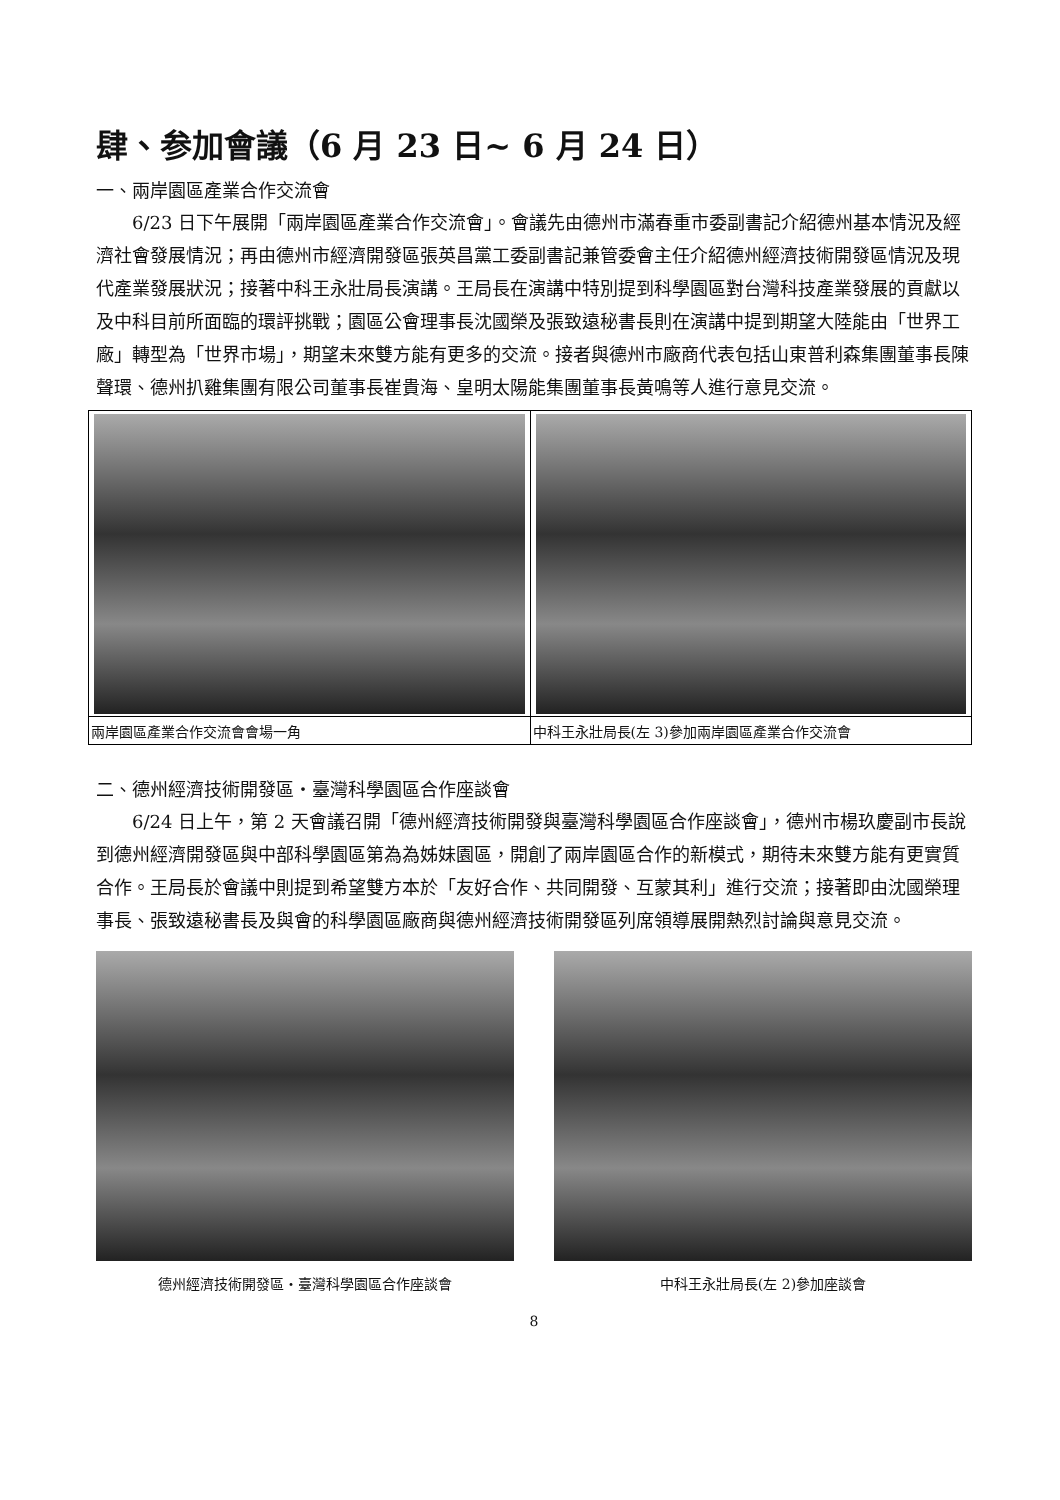肆、参加會議（6 月 23 日~ 6 月 24 日）
一、兩岸園區產業合作交流會
6/23 日下午展開「兩岸園區產業合作交流會」。會議先由德州市滿春重市委副書記介紹德州基本情況及經濟社會發展情況；再由德州市經濟開發區張英昌黨工委副書記兼管委會主任介紹德州經濟技術開發區情況及現代產業發展狀況；接著中科王永壯局長演講。王局長在演講中特別提到科學園區對台灣科技產業發展的貢獻以及中科目前所面臨的環評挑戰；園區公會理事長沈國榮及張致遠秘書長則在演講中提到期望大陸能由「世界工廠」轉型為「世界市場」，期望未來雙方能有更多的交流。接者與德州市廠商代表包括山東普利森集團董事長陳聲環、德州扒雞集團有限公司董事長崔貴海、皇明太陽能集團董事長黃鳴等人進行意見交流。
兩岸園區產業合作交流會會場一角 中科王永壯局長(左 3)參加兩岸園區產業合作交流會
二、德州經濟技術開發區・臺灣科學園區合作座談會
6/24 日上午，第 2 天會議召開「德州經濟技術開發與臺灣科學園區合作座談會」，德州市楊玖慶副市長說到德州經濟開發區與中部科學園區第為為姊妹園區，開創了兩岸園區合作的新模式，期待未來雙方能有更實質合作。王局長於會議中則提到希望雙方本於「友好合作、共同開發、互蒙其利」進行交流；接著即由沈國榮理事長、張致遠秘書長及與會的科學園區廠商與德州經濟技術開發區列席領導展開熱烈討論與意見交流。
德州經濟技術開發區・臺灣科學園區合作座談會
中科王永壯局長(左 2)參加座談會
8